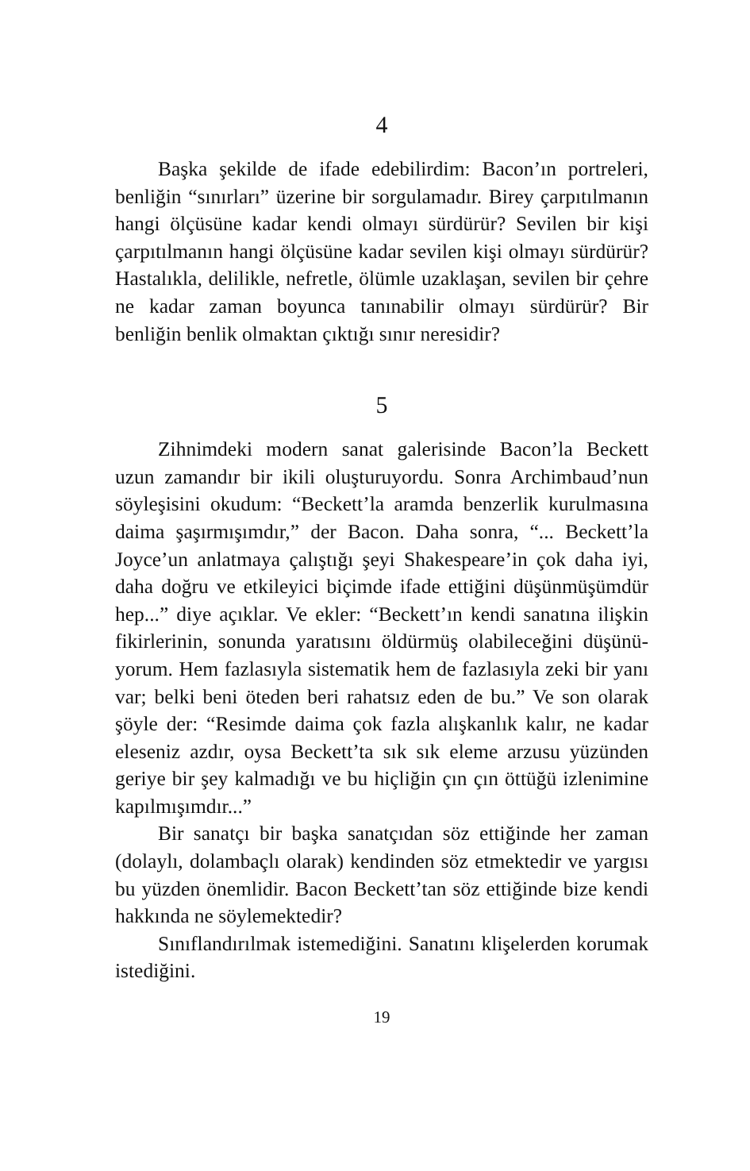4
Başka şekilde de ifade edebilirdim: Bacon’ın portre­leri, benliğin “sınırları” üzerine bir sorgulamadır. Birey çarpıtılmanın hangi ölçüsüne kadar kendi olmayı sürdü­rür? Sevilen bir kişi çarpıtılmanın hangi ölçüsüne kadar sevilen kişi olmayı sürdürür? Hastalıkla, delilikle, nefret­le, ölümle uzaklaşan, sevilen bir çehre ne kadar zaman boyunca tanınabilir olmayı sürdürür? Bir benliğin benlik olmaktan çıktığı sınır neresidir?
5
Zihnimdeki modern sanat galerisinde Bacon’la Be­ckett uzun zamandır bir ikili oluşturuyordu. Sonra Archimbaud’nun söyleşisini okudum: “Beckett’la aram­da benzerlik kurulmasına daima şaşırmışımdır,” der Ba­con. Daha sonra, “... Beckett’la Joyce’un anlatmaya çalış­tığı şeyi Shakespeare’in çok daha iyi, daha doğru ve etki­leyici biçimde ifade ettiğini düşünmüşümdür hep...” diye açıklar. Ve ekler: “Beckett’ın kendi sanatına ilişkin fikirle­rinin, sonunda yaratısını öldürmüş olabileceğini düşünü­yorum. Hem fazlasıyla sistematik hem de fazlasıyla zeki bir yanı var; belki beni öteden beri rahatsız eden de bu.” Ve son olarak şöyle der: “Resimde daima çok fazla alış­kanlık kalır, ne kadar eleseniz azdır, oysa Beckett’ta sık sık eleme arzusu yüzünden geriye bir şey kalmadığı ve bu hiçliğin çın çın öttüğü izlenimine kapılmışımdır...”
Bir sanatçı bir başka sanatçıdan söz ettiğinde her za­man (dolaylı, dolambaçlı olarak) kendinden söz etmek­tedir ve yargısı bu yüzden önemlidir. Bacon Beckett’tan söz ettiğinde bize kendi hakkında ne söylemektedir?
Sınıflandırılmak istemediğini. Sanatını klişelerden korumak istediğini.
19